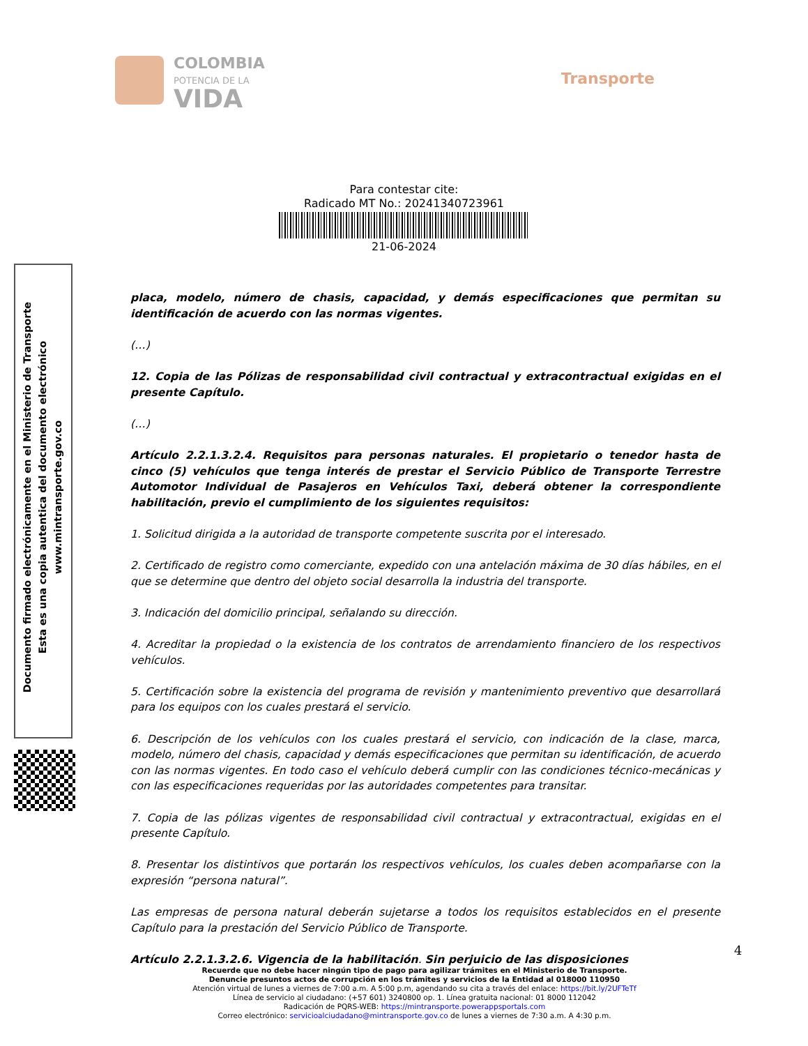COLOMBIA
POTENCIA DE LA
VIDA
Transporte
Para contestar cite:
Radicado MT No.: 20241340723961
21-06-2024
placa, modelo, número de chasis, capacidad, y demás especificaciones que permitan su identificación de acuerdo con las normas vigentes.
(…)
12. Copia de las Pólizas de responsabilidad civil contractual y extracontractual exigidas en el presente Capítulo.
(…)
Artículo 2.2.1.3.2.4. Requisitos para personas naturales. El propietario o tenedor hasta de cinco (5) vehículos que tenga interés de prestar el Servicio Público de Transporte Terrestre Automotor Individual de Pasajeros en Vehículos Taxi, deberá obtener la correspondiente habilitación, previo el cumplimiento de los siguientes requisitos:
1. Solicitud dirigida a la autoridad de transporte competente suscrita por el interesado.
2. Certificado de registro como comerciante, expedido con una antelación máxima de 30 días hábiles, en el que se determine que dentro del objeto social desarrolla la industria del transporte.
3. Indicación del domicilio principal, señalando su dirección.
4. Acreditar la propiedad o la existencia de los contratos de arrendamiento financiero de los respectivos vehículos.
5. Certificación sobre la existencia del programa de revisión y mantenimiento preventivo que desarrollará para los equipos con los cuales prestará el servicio.
6. Descripción de los vehículos con los cuales prestará el servicio, con indicación de la clase, marca, modelo, número del chasis, capacidad y demás especificaciones que permitan su identificación, de acuerdo con las normas vigentes. En todo caso el vehículo deberá cumplir con las condiciones técnico-mecánicas y con las especificaciones requeridas por las autoridades competentes para transitar.
7. Copia de las pólizas vigentes de responsabilidad civil contractual y extracontractual, exigidas en el presente Capítulo.
8. Presentar los distintivos que portarán los respectivos vehículos, los cuales deben acompañarse con la expresión “persona natural”.
Las empresas de persona natural deberán sujetarse a todos los requisitos establecidos en el presente Capítulo para la prestación del Servicio Público de Transporte.
Artículo 2.2.1.3.2.6. Vigencia de la habilitación. Sin perjuicio de las disposiciones
Documento firmado electrónicamente en el Ministerio de Transporte
Esta es una copia autentica del documento electrónico
www.mintransporte.gov.co
4
Recuerde que no debe hacer ningún tipo de pago para agilizar trámites en el Ministerio de Transporte.
Denuncie presuntos actos de corrupción en los trámites y servicios de la Entidad al 018000 110950
Atención virtual de lunes a viernes de 7:00 a.m. A 5:00 p.m, agendando su cita a través del enlace: https://bit.ly/2UFTeTf
Línea de servicio al ciudadano: (+57 601) 3240800 op. 1. Línea gratuita nacional: 01 8000 112042
Radicación de PQRS-WEB: https://mintransporte.powerappsportals.com
Correo electrónico: servicioalciudadano@mintransporte.gov.co de lunes a viernes de 7:30 a.m. A 4:30 p.m.